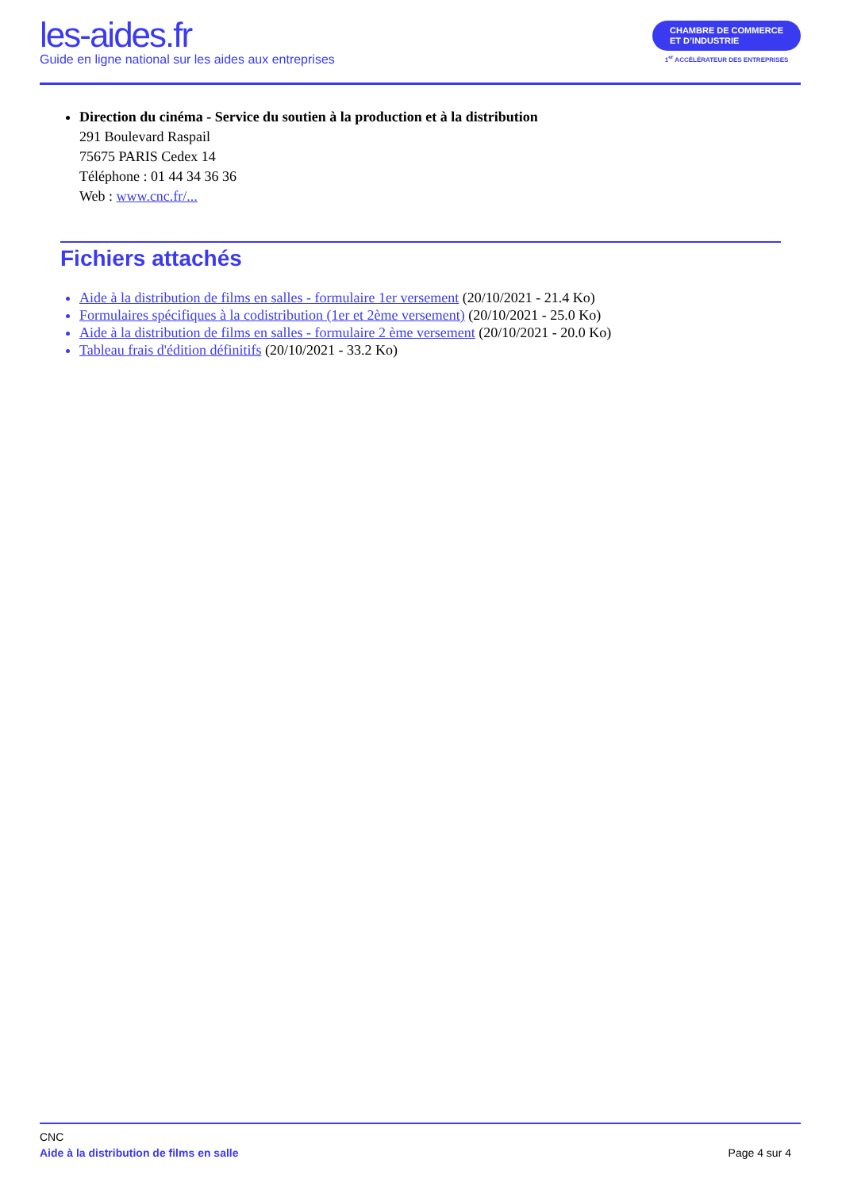les-aides.fr
Guide en ligne national sur les aides aux entreprises
CHAMBRE DE COMMERCE
ET D’INDUSTRIE
1<sup>er</sup> ACCÉLÉRATEUR DES ENTREPRISES
Direction du cinéma - Service du soutien à la production et à la distribution
291 Boulevard Raspail
75675 PARIS Cedex 14
Téléphone : 01 44 34 36 36
Web : www.cnc.fr/...
Fichiers attachés
Aide à la distribution de films en salles - formulaire 1er versement (20/10/2021 - 21.4 Ko)
Formulaires spécifiques à la codistribution (1er et 2ème versement) (20/10/2021 - 25.0 Ko)
Aide à la distribution de films en salles - formulaire 2 ème versement (20/10/2021 - 20.0 Ko)
Tableau frais d'édition définitifs (20/10/2021 - 33.2 Ko)
CNC
Aide à la distribution de films en salle Page 4 sur 4